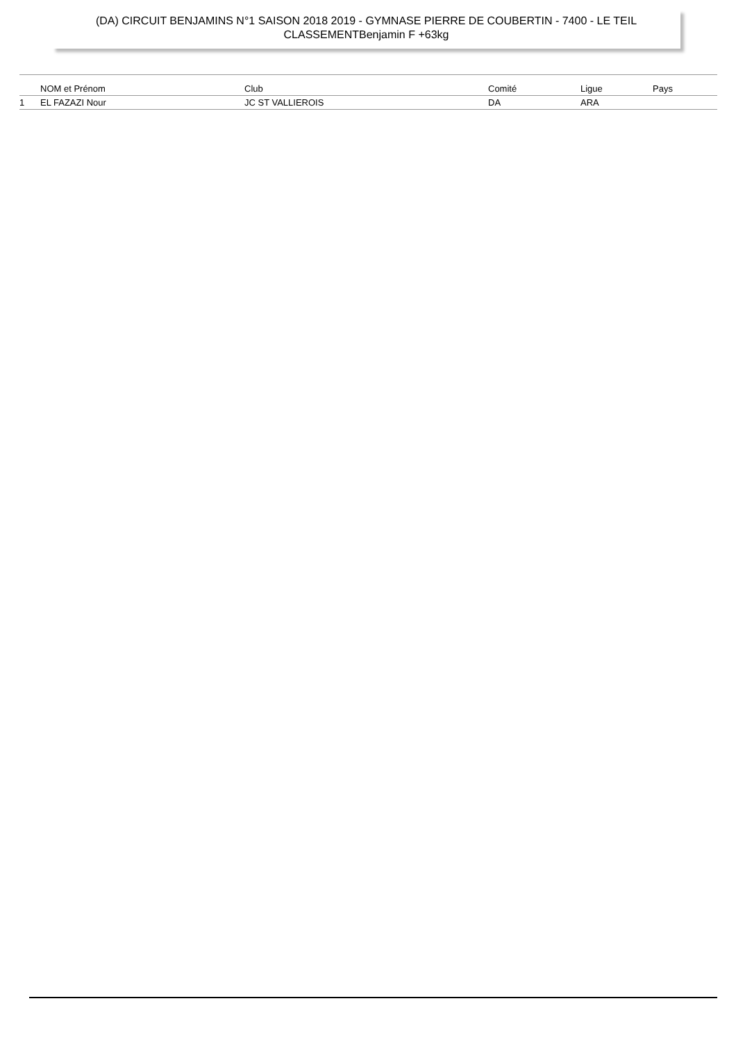(DA) CIRCUIT BENJAMINS N°1 SAISON 2018 2019 - GYMNASE PIERRE DE COUBERTIN - 7400 - LE TEIL
CLASSEMENTBenjamin F +63kg
| | NOM et Prénom | Club | Comité | Ligue | Pays |
| --- | --- | --- | --- | --- | --- |
| 1 | EL FAZAZI Nour | JC ST VALLIEROIS | DA | ARA | |